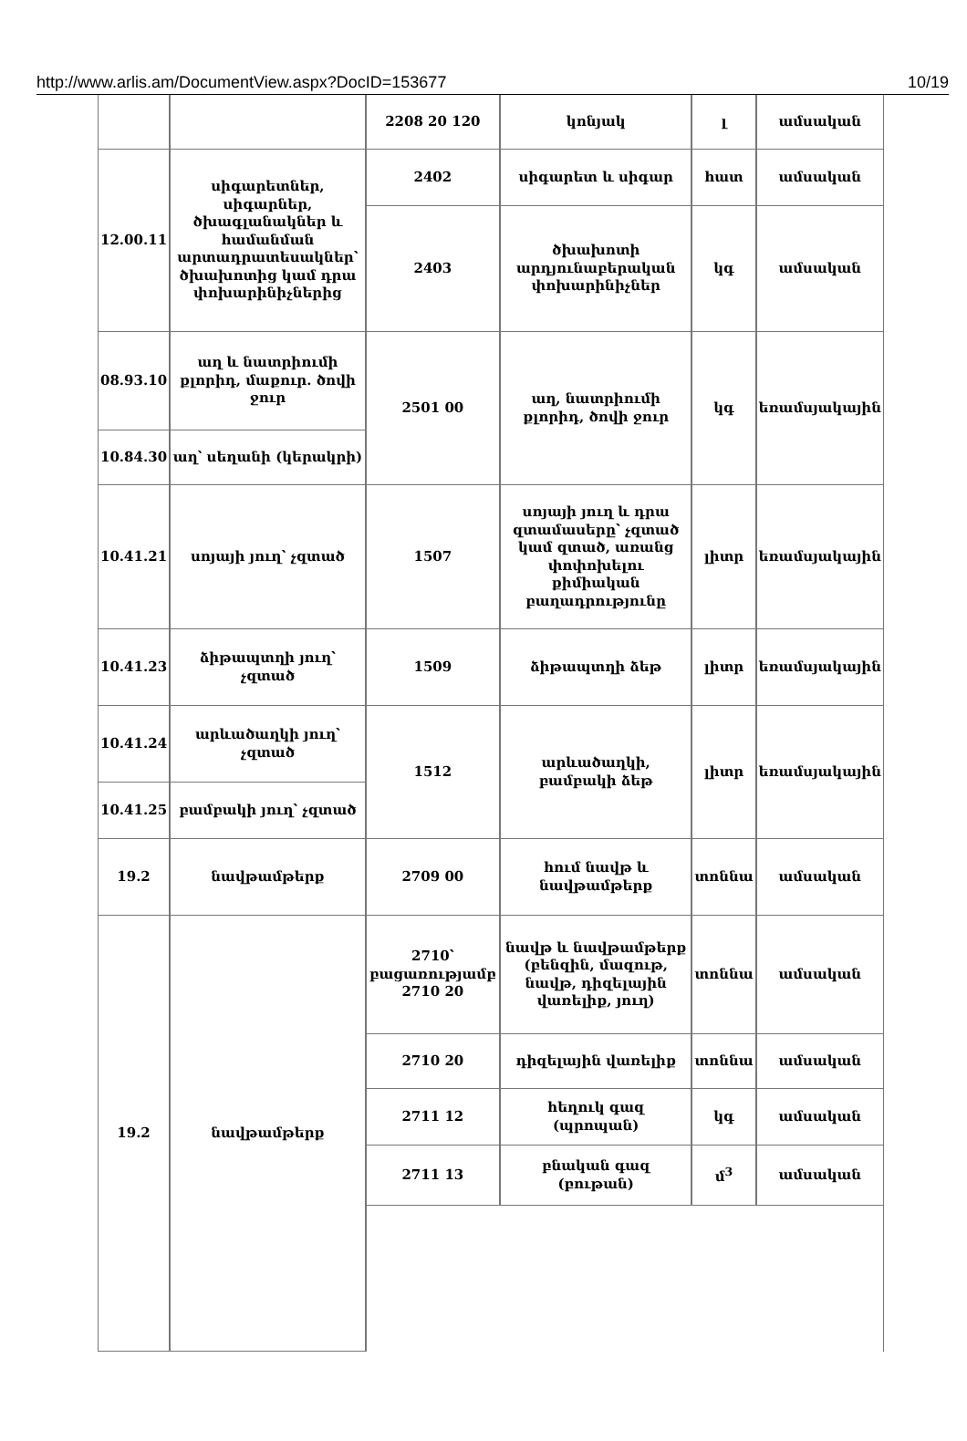http://www.arlis.am/DocumentView.aspx?DocID=153677 10/19
| | | 2208 20 120 | կոնյակ | լ | ամսական |
| 12.00.11 | սիգարետներ, սիգարներ, ծխագլանակներ և համանման արտադրատեսակներ՝ ծխախոտից կամ դրա փոխարինիչներից | 2402 | սիգարետ և սիգար | հատ | ամսական |
| | | 2403 | ծխախոտի արդյունաբերական փոխարինիչներ | կգ | ամսական |
| 08.93.10 | աղ և նատրիումի քլորիդ, մաքուր. ծովի ջուր | 2501 00 | աղ, նատրիումի քլորիդ, ծովի ջուր | կգ | եռամսյակային |
| 10.84.30 | աղ՝ սեղանի (կերակրի) | | | | |
| 10.41.21 | սոյայի յուղ՝ չզտած | 1507 | սոյայի յուղ և դրա զտամասերը՝ չզտած կամ զտած, առանց փոփոխելու քիմիական բաղադրությունը | լիտր | եռամսյակային |
| 10.41.23 | ձիթապտղի յուղ՝ չզտած | 1509 | ձիթապտղի ձեթ | լիտր | եռամսյակային |
| 10.41.24 | արևածաղկի յուղ՝ չզտած | 1512 | արևածաղկի, բամբակի ձեթ | լիտր | եռամսյակային |
| 10.41.25 | բամբակի յուղ՝ չզտած | | | | |
| 19.2 | նավթամթերք | 2709 00 | հում նավթ և նավթամթերք | տոննա | ամսական |
| 19.2 | նավթամթերք | 2710՝ բացառությամբ 2710 20 | նավթ և նավթամթերք (բենզին, մազութ, նավթ, դիզելային վառելիք, յուղ) | տոննա | ամսական |
| | | 2710 20 | դիզելային վառելիք | տոննա | ամսական |
| | | 2711 12 | հեղուկ գազ (պրոպան) | կգ | ամսական |
| | | 2711 13 | բնական գազ (բութան) | մ<sup>3</sup> | ամսական |